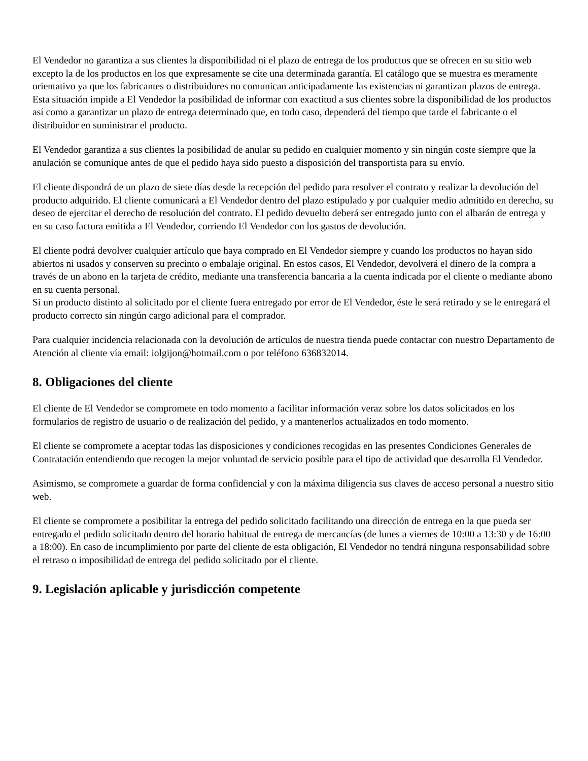El Vendedor no garantiza a sus clientes la disponibilidad ni el plazo de entrega de los productos que se ofrecen en su sitio web excepto la de los productos en los que expresamente se cite una determinada garantía. El catálogo que se muestra es meramente orientativo ya que los fabricantes o distribuidores no comunican anticipadamente las existencias ni garantizan plazos de entrega. Esta situación impide a El Vendedor la posibilidad de informar con exactitud a sus clientes sobre la disponibilidad de los productos así como a garantizar un plazo de entrega determinado que, en todo caso, dependerá del tiempo que tarde el fabricante o el distribuidor en suministrar el producto.
El Vendedor garantiza a sus clientes la posibilidad de anular su pedido en cualquier momento y sin ningún coste siempre que la anulación se comunique antes de que el pedido haya sido puesto a disposición del transportista para su envío.
El cliente dispondrá de un plazo de siete días desde la recepción del pedido para resolver el contrato y realizar la devolución del producto adquirido. El cliente comunicará a El Vendedor dentro del plazo estipulado y por cualquier medio admitido en derecho, su deseo de ejercitar el derecho de resolución del contrato. El pedido devuelto deberá ser entregado junto con el albarán de entrega y en su caso factura emitida a El Vendedor, corriendo El Vendedor con los gastos de devolución.
El cliente podrá devolver cualquier artículo que haya comprado en El Vendedor siempre y cuando los productos no hayan sido abiertos ni usados y conserven su precinto o embalaje original. En estos casos, El Vendedor, devolverá el dinero de la compra a través de un abono en la tarjeta de crédito, mediante una transferencia bancaria a la cuenta indicada por el cliente o mediante abono en su cuenta personal.
Si un producto distinto al solicitado por el cliente fuera entregado por error de El Vendedor, éste le será retirado y se le entregará el producto correcto sin ningún cargo adicional para el comprador.
Para cualquier incidencia relacionada con la devolución de artículos de nuestra tienda puede contactar con nuestro Departamento de Atención al cliente vía email: iolgijon@hotmail.com o por teléfono 636832014.
8. Obligaciones del cliente
El cliente de El Vendedor se compromete en todo momento a facilitar información veraz sobre los datos solicitados en los formularios de registro de usuario o de realización del pedido, y a mantenerlos actualizados en todo momento.
El cliente se compromete a aceptar todas las disposiciones y condiciones recogidas en las presentes Condiciones Generales de Contratación entendiendo que recogen la mejor voluntad de servicio posible para el tipo de actividad que desarrolla El Vendedor.
Asimismo, se compromete a guardar de forma confidencial y con la máxima diligencia sus claves de acceso personal a nuestro sitio web.
El cliente se compromete a posibilitar la entrega del pedido solicitado facilitando una dirección de entrega en la que pueda ser entregado el pedido solicitado dentro del horario habitual de entrega de mercancías (de lunes a viernes de 10:00 a 13:30 y de 16:00 a 18:00). En caso de incumplimiento por parte del cliente de esta obligación, El Vendedor no tendrá ninguna responsabilidad sobre el retraso o imposibilidad de entrega del pedido solicitado por el cliente.
9. Legislación aplicable y jurisdicción competente